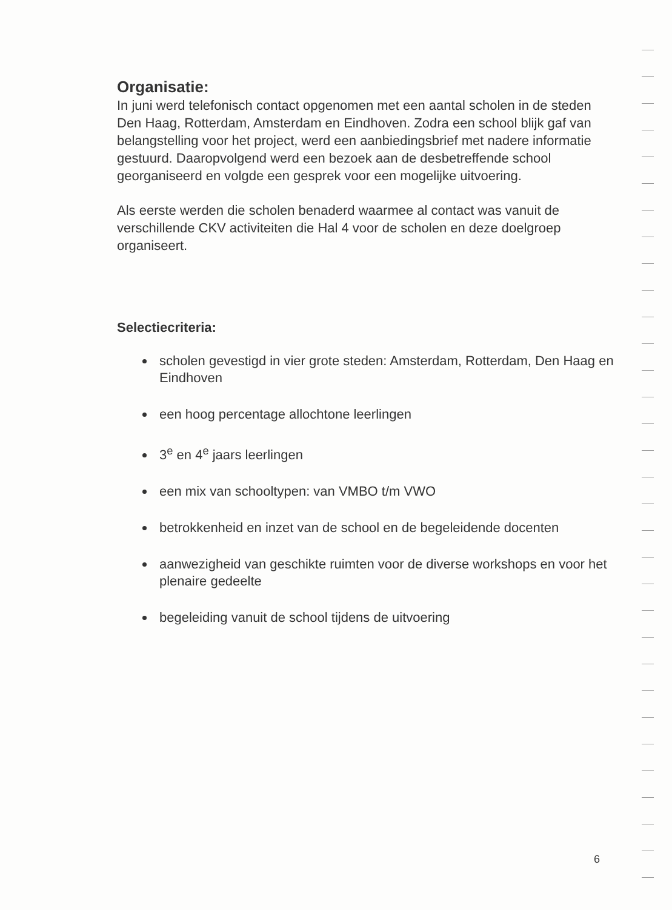Organisatie:
In juni werd telefonisch contact opgenomen met een aantal scholen in de steden Den Haag, Rotterdam, Amsterdam en Eindhoven. Zodra een school blijk gaf van belangstelling voor het project, werd een aanbiedingsbrief met nadere informatie gestuurd. Daaropvolgend werd een bezoek aan de desbetreffende school georganiseerd en volgde een gesprek voor een mogelijke uitvoering.
Als eerste werden die scholen benaderd waarmee al contact was vanuit de verschillende CKV activiteiten die Hal 4 voor de scholen en deze doelgroep organiseert.
Selectiecriteria:
scholen gevestigd in vier grote steden: Amsterdam, Rotterdam, Den Haag en Eindhoven
een hoog percentage allochtone leerlingen
3<sup>e</sup> en 4<sup>e</sup> jaars leerlingen
een mix van schooltypen: van VMBO t/m VWO
betrokkenheid en inzet van de school en de begeleidende docenten
aanwezigheid van geschikte ruimten voor de diverse workshops en voor het plenaire gedeelte
begeleiding vanuit de school tijdens de uitvoering
6